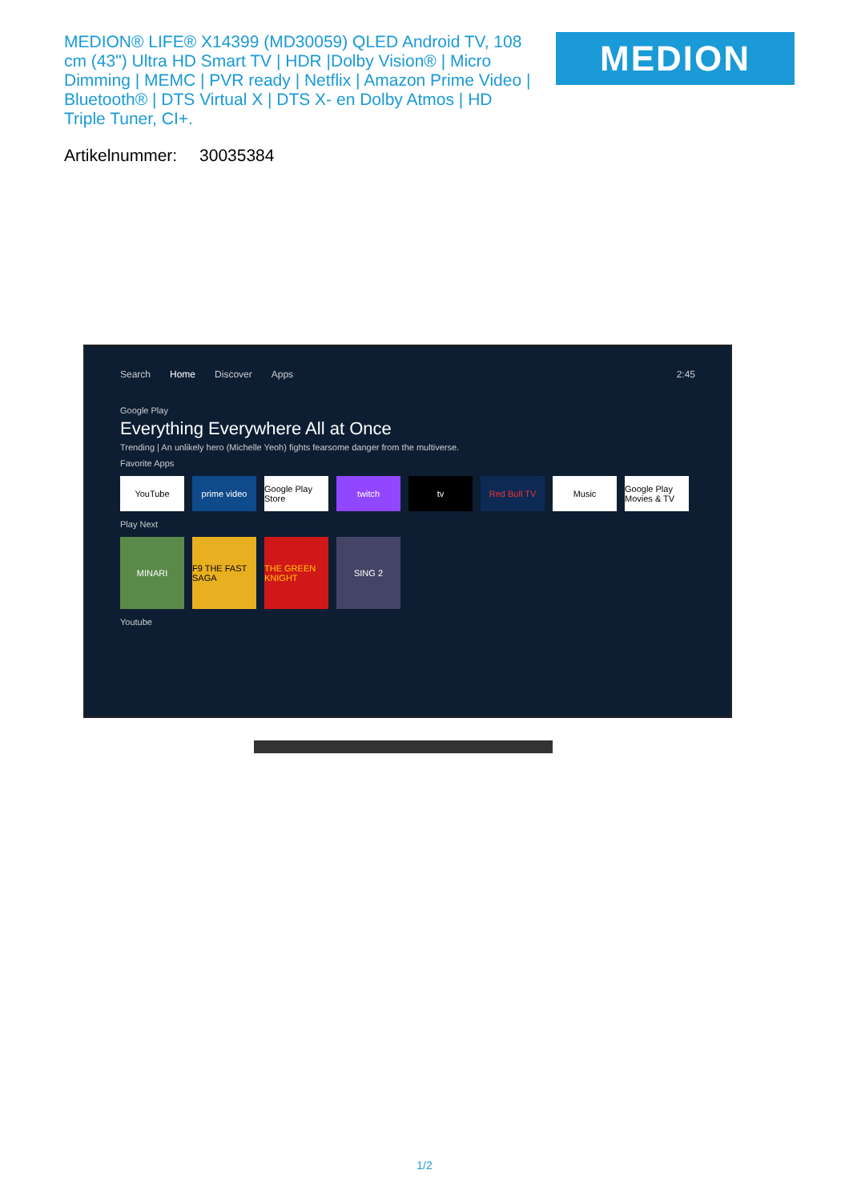MEDION® LIFE® X14399 (MD30059) QLED Android TV, 108 cm (43") Ultra HD Smart TV | HDR |Dolby Vision® | Micro Dimming | MEMC | PVR ready | Netflix | Amazon Prime Video | Bluetooth® | DTS Virtual X | DTS X- en Dolby Atmos | HD Triple Tuner, CI+.
MEDION
Artikelnummer: 30035384
Search Home Discover Apps 2:45
Google Play
Everything Everywhere All at Once
Trending | An unlikely hero (Michelle Yeoh) fights fearsome danger from the multiverse.
Favorite Apps
YouTube prime video Google Play Store
twitch tv Red Bull TV Music Google Play Movies & TV
Play Next
MINARI F9 THE FAST SAGA
THE GREEN KNIGHT
SING 2
Youtube
1/2